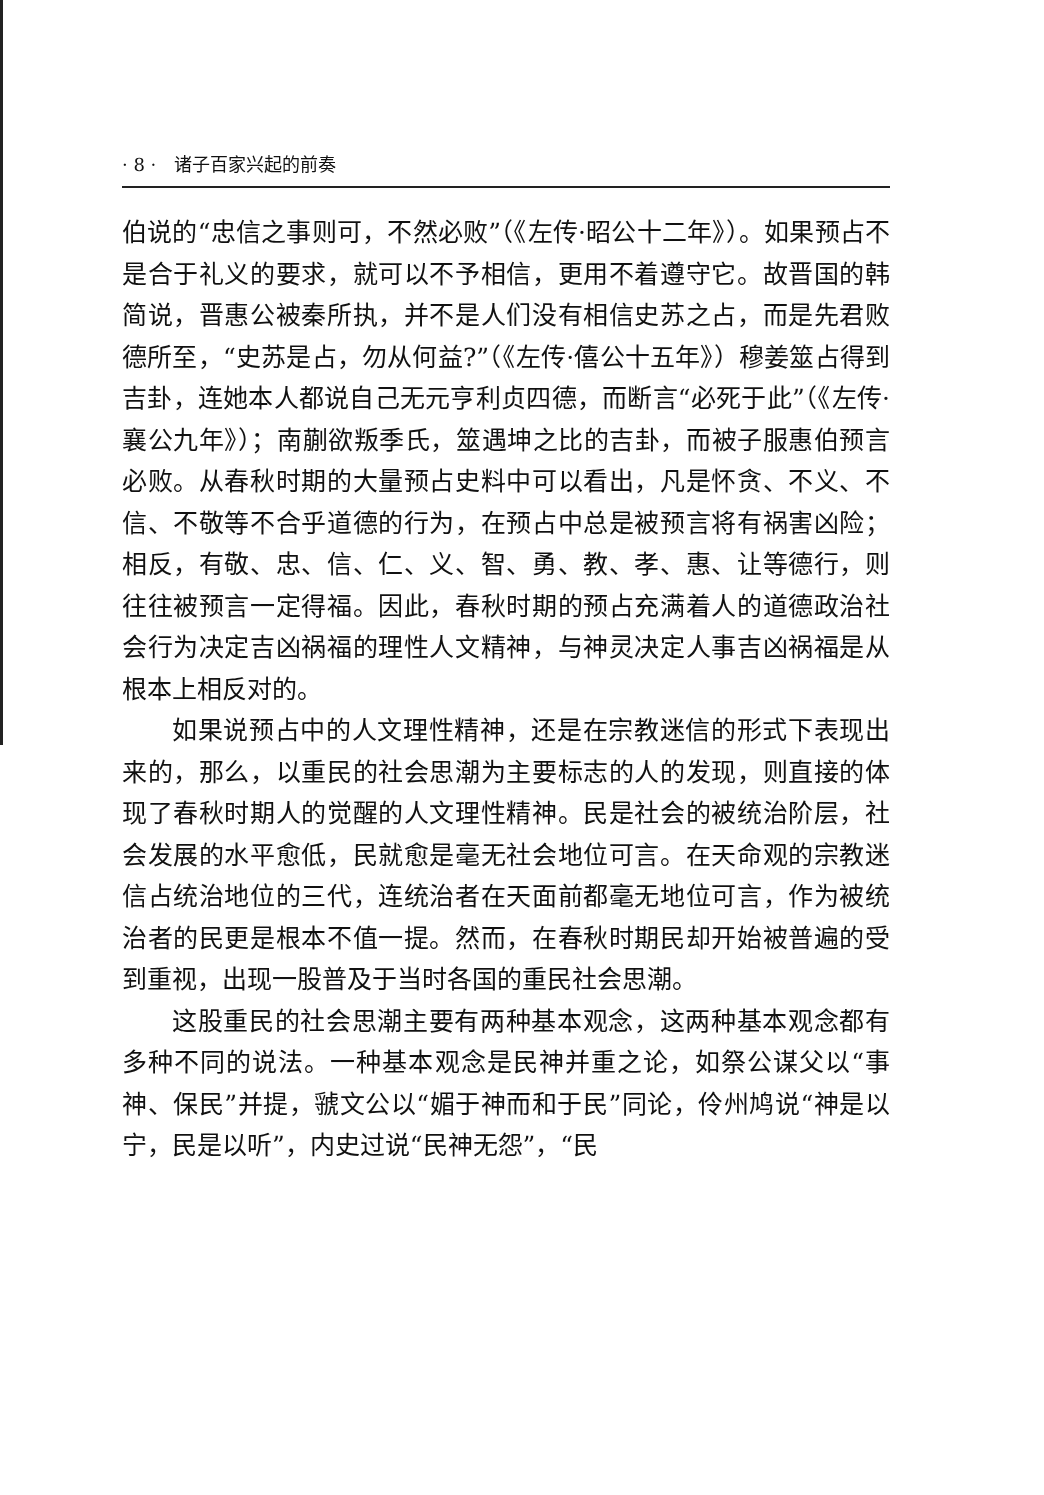· 8 · 诸子百家兴起的前奏
伯说的“忠信之事则可，不然必败”（《左传·昭公十二年》）。如果预占不是合于礼义的要求，就可以不予相信，更用不着遵守它。故晋国的韩简说，晋惠公被秦所执，并不是人们没有相信史苏之占，而是先君败德所至，“史苏是占，勿从何益?”（《左传·僖公十五年》）穆姜筮占得到吉卦，连她本人都说自己无元亨利贞四德，而断言“必死于此”（《左传·襄公九年》）；南蒯欲叛季氏，筮遇坤之比的吉卦，而被子服惠伯预言必败。从春秋时期的大量预占史料中可以看出，凡是怀贪、不义、不信、不敬等不合乎道德的行为，在预占中总是被预言将有祸害凶险；相反，有敬、忠、信、仁、义、智、勇、教、孝、惠、让等德行，则往往被预言一定得福。因此，春秋时期的预占充满着人的道德政治社会行为决定吉凶祸福的理性人文精神，与神灵决定人事吉凶祸福是从根本上相反对的。
如果说预占中的人文理性精神，还是在宗教迷信的形式下表现出来的，那么，以重民的社会思潮为主要标志的人的发现，则直接的体现了春秋时期人的觉醒的人文理性精神。民是社会的被统治阶层，社会发展的水平愈低，民就愈是毫无社会地位可言。在天命观的宗教迷信占统治地位的三代，连统治者在天面前都毫无地位可言，作为被统治者的民更是根本不值一提。然而，在春秋时期民却开始被普遍的受到重视，出现一股普及于当时各国的重民社会思潮。
这股重民的社会思潮主要有两种基本观念，这两种基本观念都有多种不同的说法。一种基本观念是民神并重之论，如祭公谋父以“事神、保民”并提，虢文公以“媚于神而和于民”同论，伶州鸠说“神是以宁，民是以听”，内史过说“民神无怨”，“民